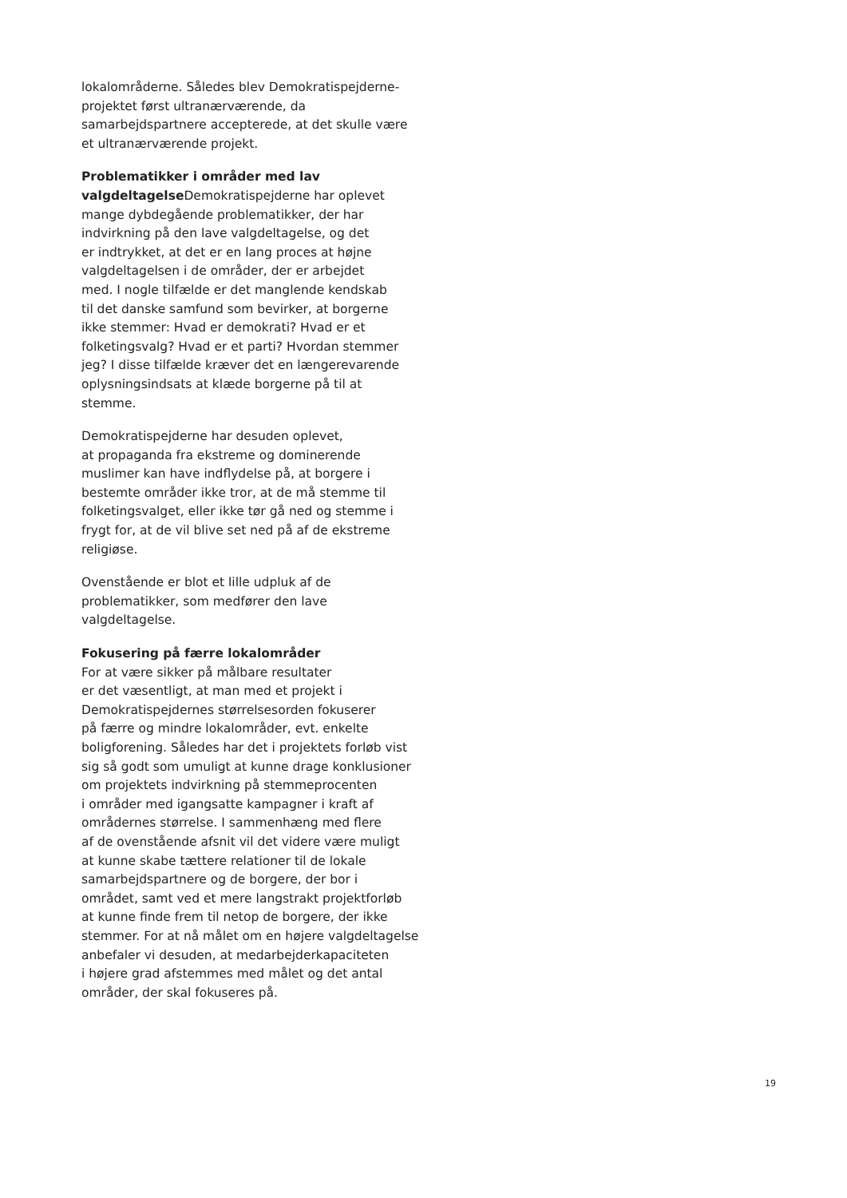lokalområderne. Således blev Demokratispejderne-
projektet først ultranærværende, da
samarbejdspartnere accepterede, at det skulle være
et ultranærværende projekt.
Problematikker i områder med lav
valgdeltagelse Demokratispejderne har oplevet
mange dybdegående problematikker, der har
indvirkning på den lave valgdeltagelse, og det
er indtrykket, at det er en lang proces at højne
valgdeltagelsen i de områder, der er arbejdet
med. I nogle tilfælde er det manglende kendskab
til det danske samfund som bevirker, at borgerne
ikke stemmer: Hvad er demokrati? Hvad er et
folketingsvalg? Hvad er et parti? Hvordan stemmer
jeg? I disse tilfælde kræver det en længerevarende
oplysningsindsats at klæde borgerne på til at
stemme.
Demokratispejderne har desuden oplevet,
at propaganda fra ekstreme og dominerende
muslimer kan have indflydelse på, at borgere i
bestemte områder ikke tror, at de må stemme til
folketingsvalget, eller ikke tør gå ned og stemme i
frygt for, at de vil blive set ned på af de ekstreme
religiøse.
Ovenstående er blot et lille udpluk af de
problematikker, som medfører den lave
valgdeltagelse.
Fokusering på færre lokalområder
For at være sikker på målbare resultater
er det væsentligt, at man med et projekt i
Demokratispejdernes størrelsesorden fokuserer
på færre og mindre lokalområder, evt. enkelte
boligforening. Således har det i projektets forløb vist
sig så godt som umuligt at kunne drage konklusioner
om projektets indvirkning på stemmeprocenten
i områder med igangsatte kampagner i kraft af
områdernes størrelse. I sammenhæng med flere
af de ovenstående afsnit vil det videre være muligt
at kunne skabe tættere relationer til de lokale
samarbejdspartnere og de borgere, der bor i
området, samt ved et mere langstrakt projektforløb
at kunne finde frem til netop de borgere, der ikke
stemmer. For at nå målet om en højere valgdeltagelse
anbefaler vi desuden, at medarbejderkapaciteten
i højere grad afstemmes med målet og det antal
områder, der skal fokuseres på.
19